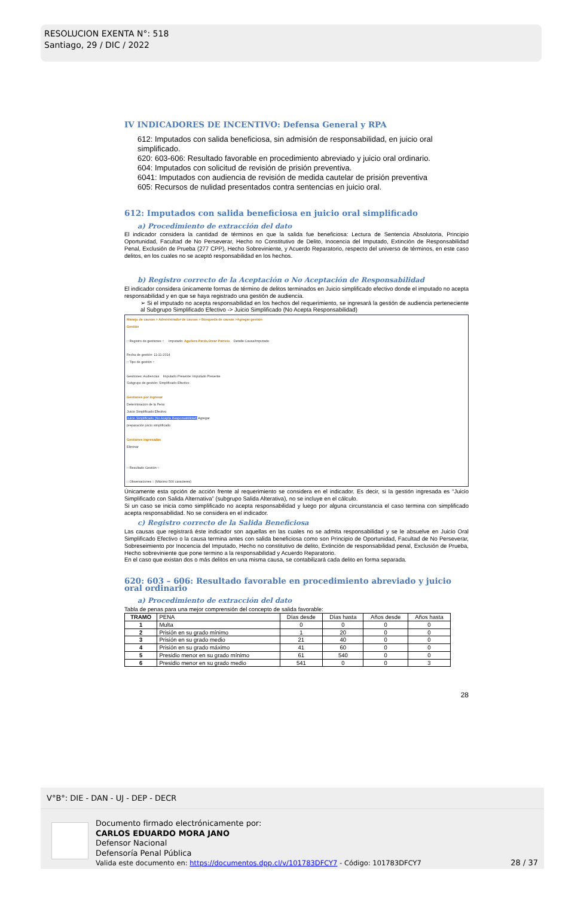RESOLUCION EXENTA N°: 518
Santiago, 29 / DIC / 2022
IV INDICADORES DE INCENTIVO: Defensa General y RPA
612: Imputados con salida beneficiosa, sin admisión de responsabilidad, en juicio oral simplificado.
620: 603-606: Resultado favorable en procedimiento abreviado y juicio oral ordinario.
604: Imputados con solicitud de revisión de prisión preventiva.
6041: Imputados con audiencia de revisión de medida cautelar de prisión preventiva
605: Recursos de nulidad presentados contra sentencias en juicio oral.
612: Imputados con salida beneficiosa en juicio oral simplificado
a) Procedimiento de extracción del dato
El indicador considera la cantidad de términos en que la salida fue beneficiosa: Lectura de Sentencia Absolutoria, Principio Oportunidad, Facultad de No Perseverar, Hecho no Constitutivo de Delito, Inocencia del Imputado, Extinción de Responsabilidad Penal, Exclusión de Prueba (277 CPP), Hecho Sobreviniente, y Acuerdo Reparatorio, respecto del universo de términos, en este caso delitos, en los cuales no se aceptó responsabilidad en los hechos.
b) Registro correcto de la Aceptación o No Aceptación de Responsabilidad
El indicador considera únicamente formas de término de delitos terminados en Juicio simplificado efectivo donde el imputado no acepta responsabilidad y en que se haya registrado una gestión de audiencia.
➢ Si el imputado no acepta responsabilidad en los hechos del requerimiento, se ingresará la gestión de audiencia perteneciente al Subgrupo Simplificado Efectivo -> Juicio Simplificado (No Acepta Responsabilidad)
Manejo de causas > Administrador de causas > Búsqueda de causas >Agregar gestión
Gestión
:: Registro de gestiones :: Imputado: Aguilera Pardo,Omar Patricio Detalle Causa/Imputado
Fecha de gestión: 11-11-2014
:: Tipo de gestión ::
Gestiones: Audiencias Imputado Presente: Imputado Presente
Subgrupo de gestión: Simplificado Efectivo
Gestiones por ingresar
Determinación de la Pena
Juicio Simplificado Efectivo
Juicio Simplificado (No Acepta Responsabilidad) Agregar
preparación juicio simplificado
Gestiones ingresadas
Eliminar
:: Resultado Gestión ::
:: Observaciones :: (Máximo 500 caracteres)
Únicamente esta opción de acción frente al requerimiento se considera en el indicador. Es decir, si la gestión ingresada es “Juicio Simplificado con Salida Alternativa” (subgrupo Salida Alterativa), no se incluye en el cálculo.
Si un caso se inicia como simplificado no acepta responsabilidad y luego por alguna circunstancia el caso termina con simplificado acepta responsabilidad. No se considera en el indicador.
c) Registro correcto de la Salida Beneficiosa
Las causas que registrará éste indicador son aquellas en las cuales no se admita responsabilidad y se le absuelve en Juicio Oral Simplificado Efectivo o la causa termina antes con salida beneficiosa como son Principio de Oportunidad, Facultad de No Perseverar, Sobreseimiento por Inocencia del Imputado, Hecho no constitutivo de delito, Extinción de responsabilidad penal, Exclusión de Prueba, Hecho sobreviniente que pone termino a la responsabilidad y Acuerdo Reparatorio.
En el caso que existan dos o más delitos en una misma causa, se contabilizará cada delito en forma separada.
620: 603 – 606: Resultado favorable en procedimiento abreviado y juicio oral ordinario
a) Procedimiento de extracción del dato
Tabla de penas para una mejor comprensión del concepto de salida favorable:
| TRAMO | PENA | Días desde | Días hasta | Años desde | Años hasta |
| --- | --- | --- | --- | --- | --- |
| 1 | Multa | 0 | 0 | 0 | 0 |
| 2 | Prisión en su grado mínimo | 1 | 20 | 0 | 0 |
| 3 | Prisión en su grado medio | 21 | 40 | 0 | 0 |
| 4 | Prisión en su grado máximo | 41 | 60 | 0 | 0 |
| 5 | Presidio menor en su grado mínimo | 61 | 540 | 0 | 0 |
| 6 | Presidio menor en su grado medio | 541 | 0 | 0 | 3 |
28
V°B°: DIE - DAN - UJ - DEP - DECR
Documento firmado electrónicamente por:
CARLOS EDUARDO MORA JANO
Defensor Nacional
Defensoría Penal Pública
Valida este documento en: https://documentos.dpp.cl/v/101783DFCY7 - Código: 101783DFCY7
28 / 37